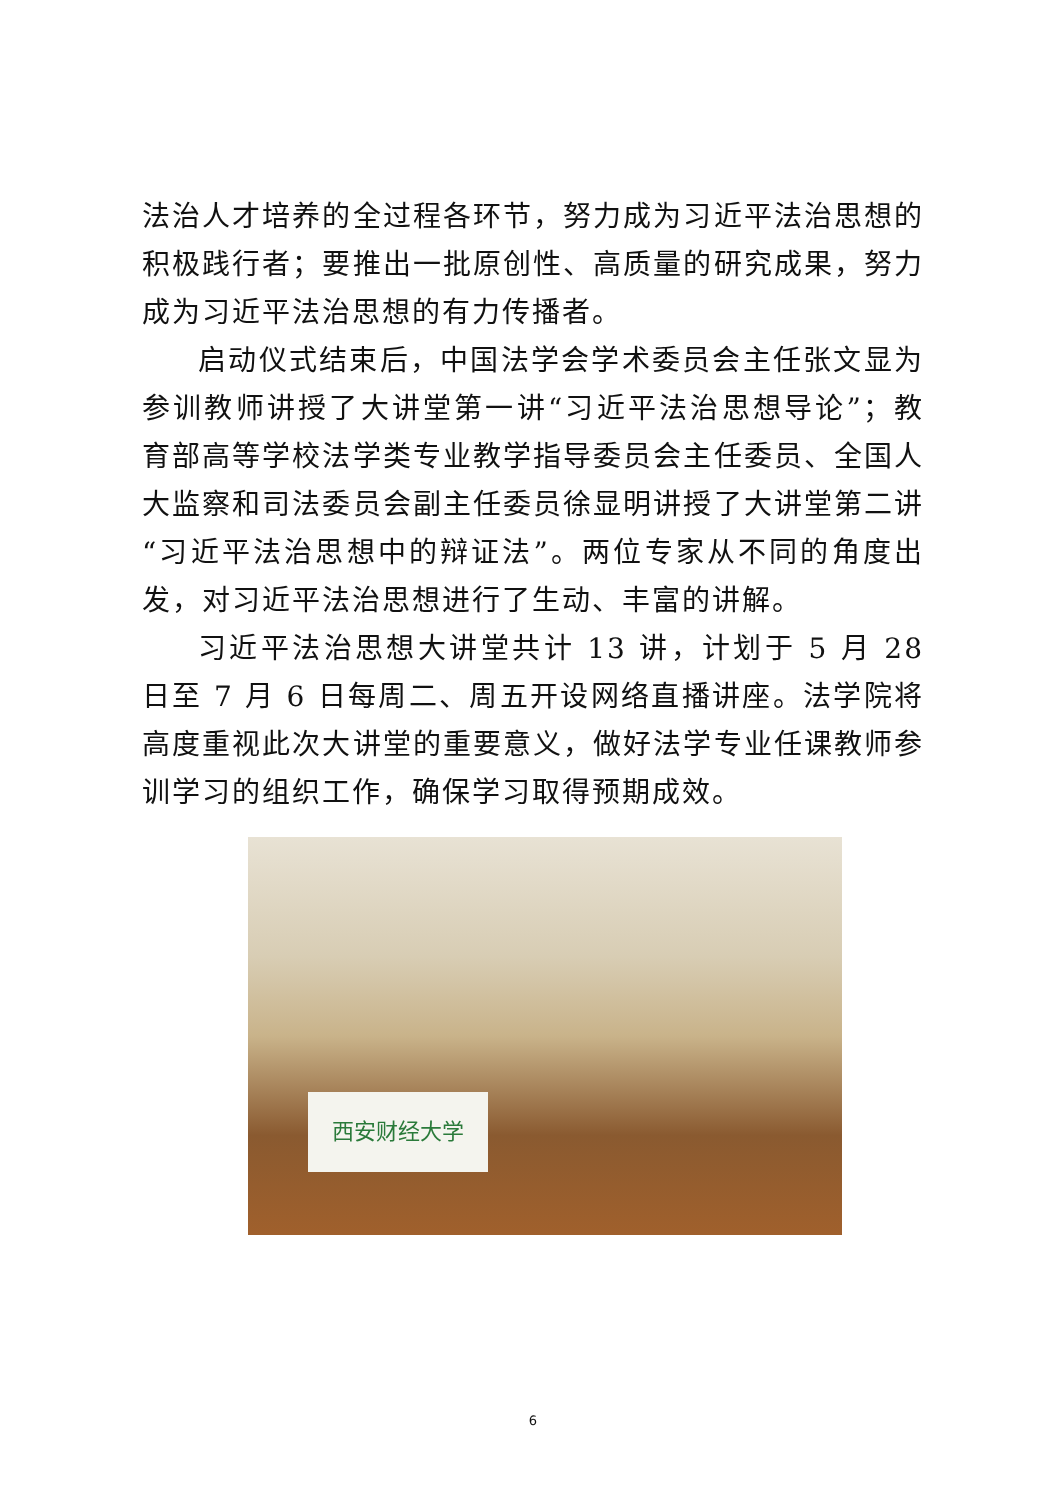法治人才培养的全过程各环节，努力成为习近平法治思想的积极践行者；要推出一批原创性、高质量的研究成果，努力成为习近平法治思想的有力传播者。
启动仪式结束后，中国法学会学术委员会主任张文显为参训教师讲授了大讲堂第一讲“习近平法治思想导论”；教育部高等学校法学类专业教学指导委员会主任委员、全国人大监察和司法委员会副主任委员徐显明讲授了大讲堂第二讲“习近平法治思想中的辩证法”。两位专家从不同的角度出发，对习近平法治思想进行了生动、丰富的讲解。
习近平法治思想大讲堂共计 13 讲，计划于 5 月 28 日至 7 月 6 日每周二、周五开设网络直播讲座。法学院将高度重视此次大讲堂的重要意义，做好法学专业任课教师参训学习的组织工作，确保学习取得预期成效。
西安财经大学
6